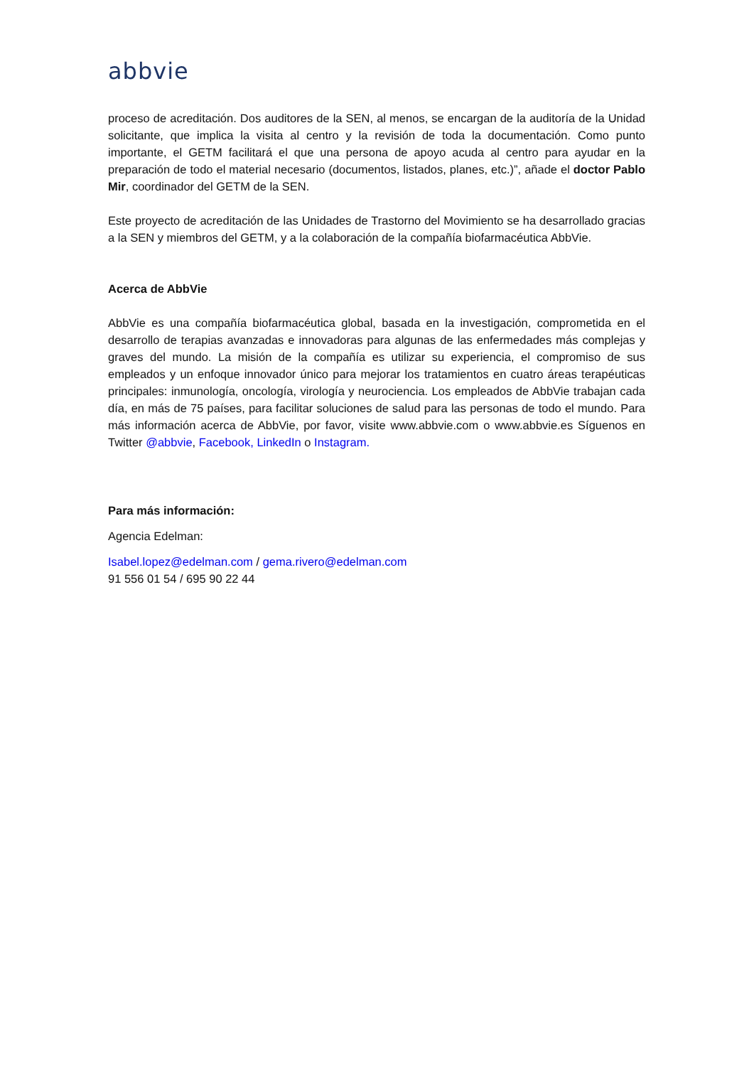abbvie
proceso de acreditación. Dos auditores de la SEN, al menos, se encargan de la auditoría de la Unidad solicitante, que implica la visita al centro y la revisión de toda la documentación. Como punto importante, el GETM facilitará el que una persona de apoyo acuda al centro para ayudar en la preparación de todo el material necesario (documentos, listados, planes, etc.)”, añade el doctor Pablo Mir, coordinador del GETM de la SEN.
Este proyecto de acreditación de las Unidades de Trastorno del Movimiento se ha desarrollado gracias a la SEN y miembros del GETM, y a la colaboración de la compañía biofarmacéutica AbbVie.
Acerca de AbbVie
AbbVie es una compañía biofarmacéutica global, basada en la investigación, comprometida en el desarrollo de terapias avanzadas e innovadoras para algunas de las enfermedades más complejas y graves del mundo. La misión de la compañía es utilizar su experiencia, el compromiso de sus empleados y un enfoque innovador único para mejorar los tratamientos en cuatro áreas terapéuticas principales: inmunología, oncología, virología y neurociencia. Los empleados de AbbVie trabajan cada día, en más de 75 países, para facilitar soluciones de salud para las personas de todo el mundo. Para más información acerca de AbbVie, por favor, visite www.abbvie.com o www.abbvie.es Síguenos en Twitter @abbvie, Facebook, LinkedIn o Instagram.
Para más información:
Agencia Edelman:
Isabel.lopez@edelman.com / gema.rivero@edelman.com
91 556 01 54 / 695 90 22 44